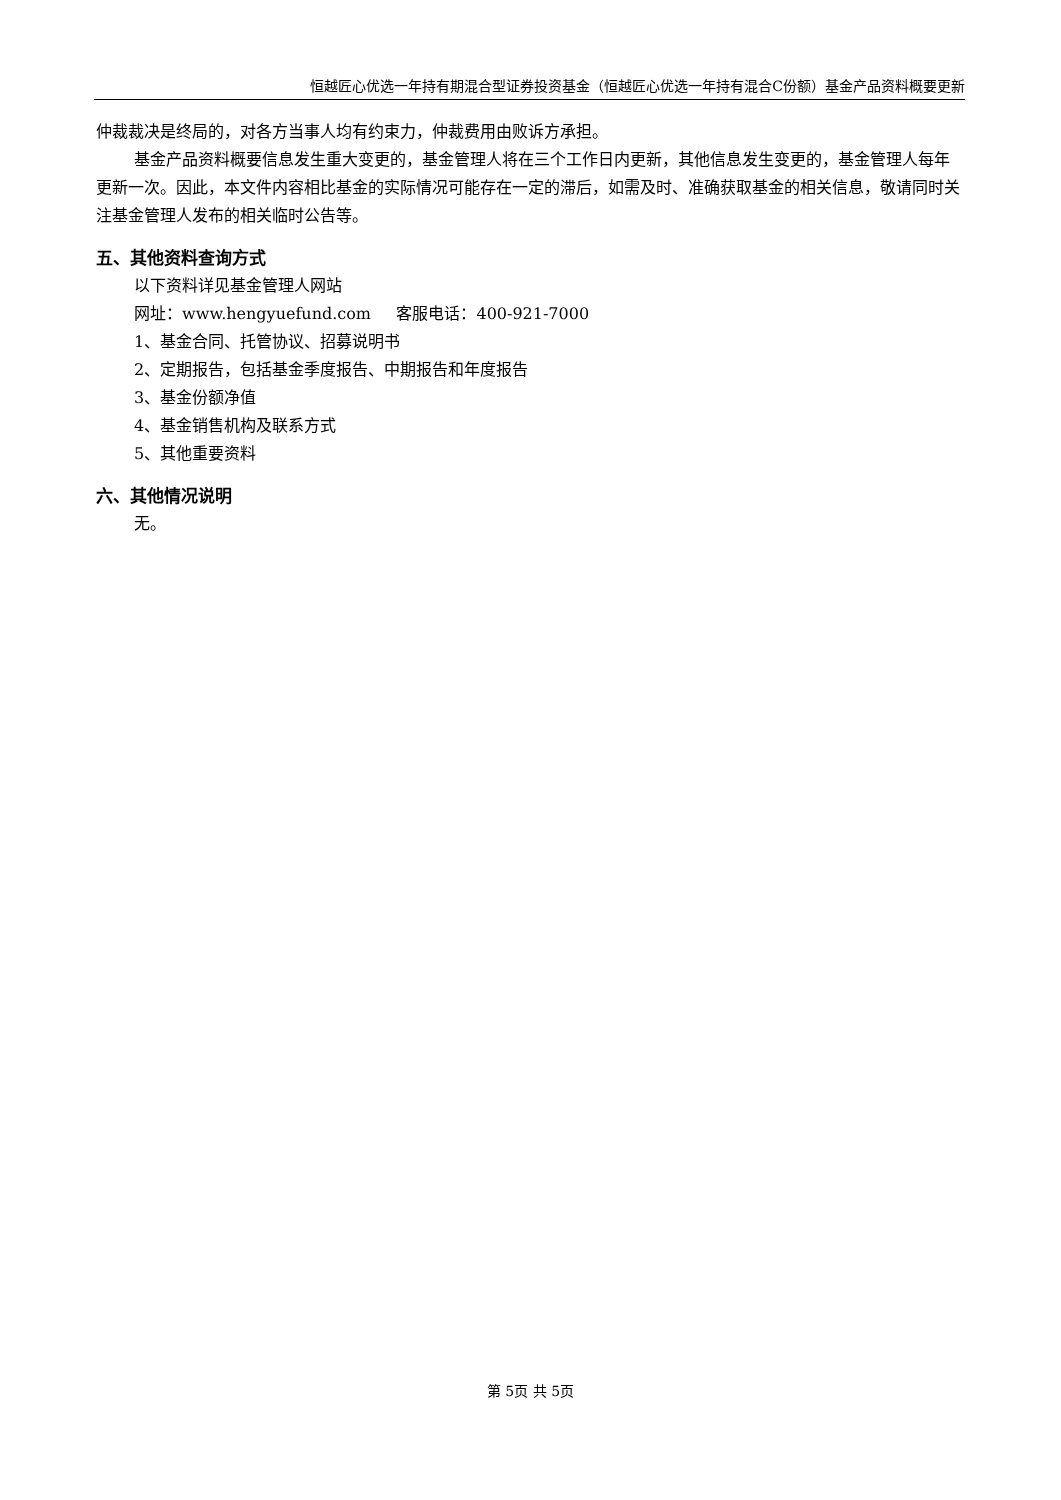恒越匠心优选一年持有期混合型证券投资基金（恒越匠心优选一年持有混合C份额）基金产品资料概要更新
仲裁裁决是终局的，对各方当事人均有约束力，仲裁费用由败诉方承担。
基金产品资料概要信息发生重大变更的，基金管理人将在三个工作日内更新，其他信息发生变更的，基金管理人每年更新一次。因此，本文件内容相比基金的实际情况可能存在一定的滞后，如需及时、准确获取基金的相关信息，敬请同时关注基金管理人发布的相关临时公告等。
五、其他资料查询方式
以下资料详见基金管理人网站
网址：www.hengyuefund.com 客服电话：400-921-7000
1、基金合同、托管协议、招募说明书
2、定期报告，包括基金季度报告、中期报告和年度报告
3、基金份额净值
4、基金销售机构及联系方式
5、其他重要资料
六、其他情况说明
无。
第 5页 共 5页